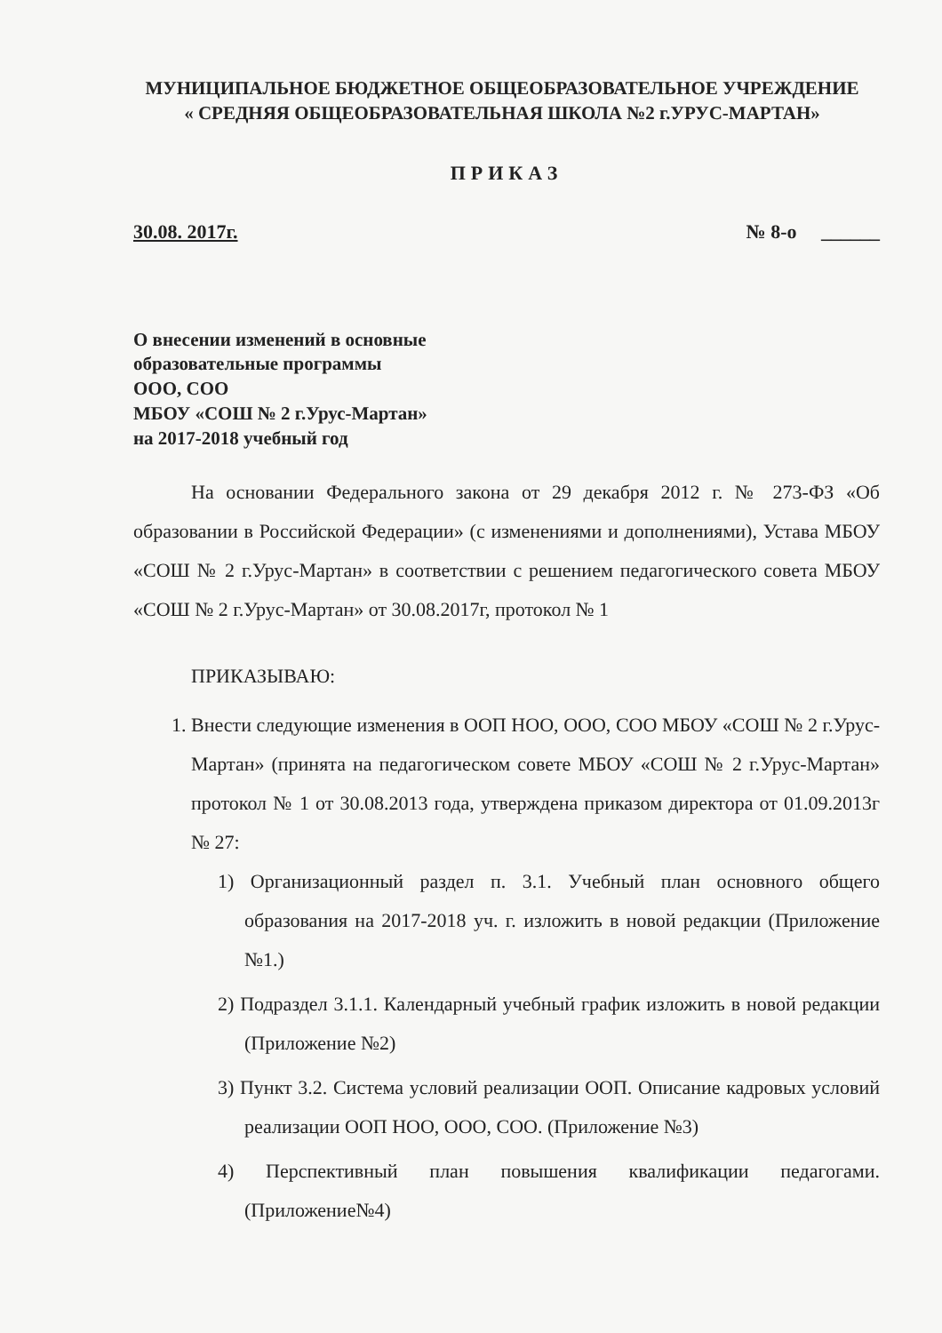МУНИЦИПАЛЬНОЕ БЮДЖЕТНОЕ ОБЩЕОБРАЗОВАТЕЛЬНОЕ УЧРЕЖДЕНИЕ
« СРЕДНЯЯ ОБЩЕОБРАЗОВАТЕЛЬНАЯ ШКОЛА №2 г.УРУС-МАРТАН»
ПРИКАЗ
30.08. 2017г. № 8-о ______
О внесении изменений в основные
образовательные программы
ООО, СОО
МБОУ «СОШ № 2 г.Урус-Мартан»
на 2017-2018 учебный год
На основании Федерального закона от 29 декабря 2012 г. № 273-ФЗ «Об образовании в Российской Федерации» (с изменениями и дополнениями), Устава МБОУ «СОШ № 2 г.Урус-Мартан» в соответствии с решением педагогического совета МБОУ «СОШ № 2 г.Урус-Мартан» от 30.08.2017г, протокол № 1
ПРИКАЗЫВАЮ:
1. Внести следующие изменения в ООП НОО, ООО, СОО МБОУ «СОШ № 2 г.Урус-Мартан» (принята на педагогическом совете МБОУ «СОШ № 2 г.Урус-Мартан» протокол № 1 от 30.08.2013 года, утверждена приказом директора от 01.09.2013г № 27:
1) Организационный раздел п. 3.1. Учебный план основного общего образования на 2017-2018 уч. г. изложить в новой редакции (Приложение №1.)
2) Подраздел 3.1.1. Календарный учебный график изложить в новой редакции (Приложение №2)
3) Пункт 3.2. Система условий реализации ООП. Описание кадровых условий реализации ООП НОО, ООО, СОО. (Приложение №3)
4) Перспективный план повышения квалификации педагогами. (Приложение№4)